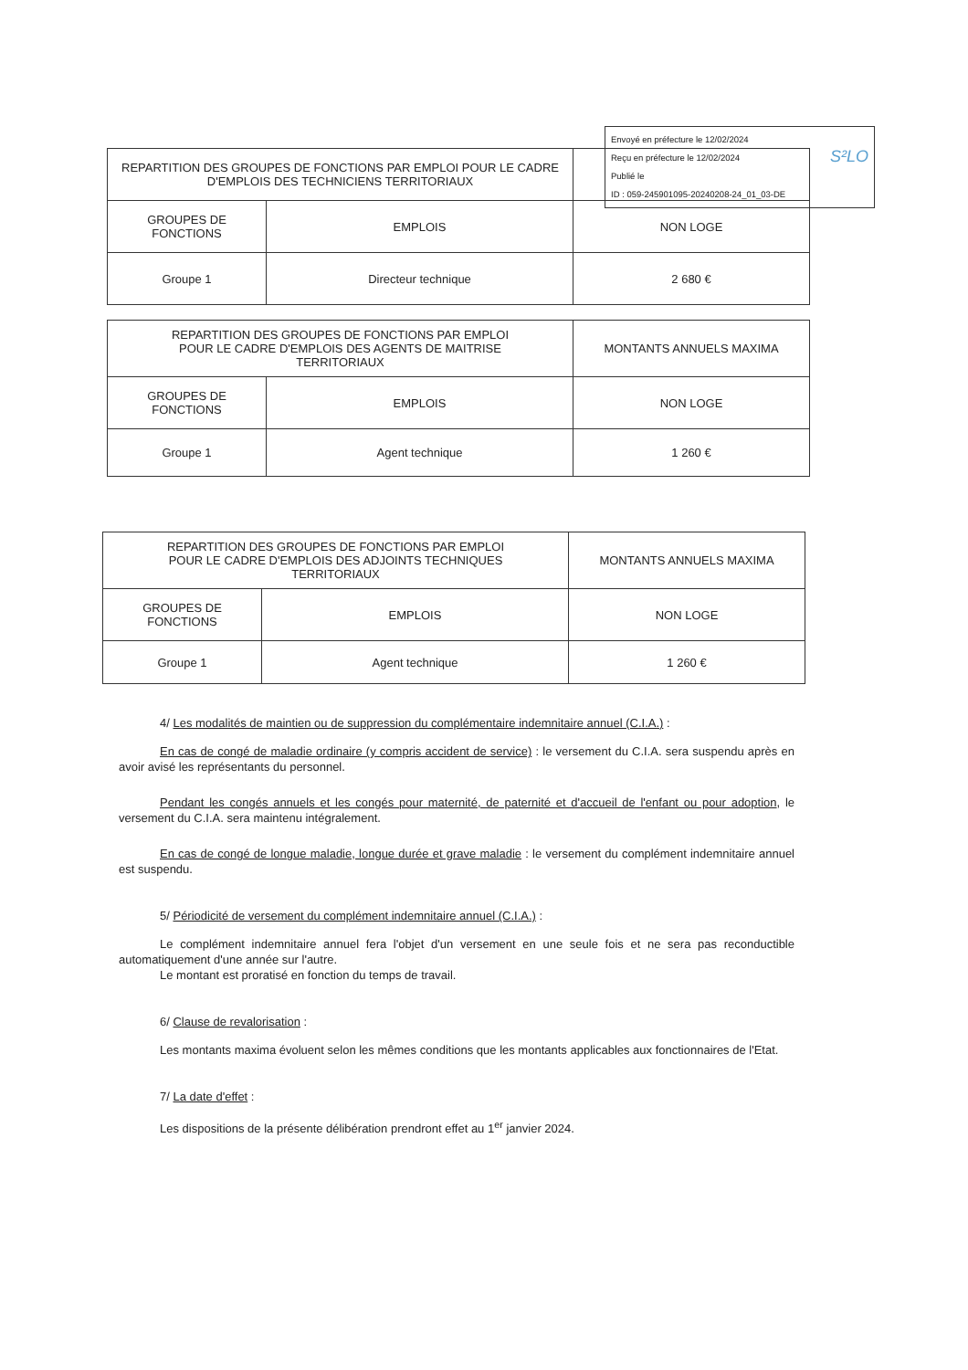Envoyé en préfecture le 12/02/2024
Reçu en préfecture le 12/02/2024
Publié le S²LO
ID : 059-245901095-20240208-24_01_03-DE
| REPARTITION DES GROUPES DE FONCTIONS PAR EMPLOI POUR LE CADRE D'EMPLOIS DES TECHNICIENS TERRITORIAUX | | |
| --- | --- | --- |
| GROUPES DE FONCTIONS | EMPLOIS | NON LOGE |
| Groupe 1 | Directeur technique | 2 680 € |
| REPARTITION DES GROUPES DE FONCTIONS PAR EMPLOI POUR LE CADRE D'EMPLOIS DES AGENTS DE MAITRISE TERRITORIAUX | | MONTANTS ANNUELS MAXIMA |
| --- | --- | --- |
| GROUPES DE FONCTIONS | EMPLOIS | NON LOGE |
| Groupe 1 | Agent technique | 1 260 € |
| REPARTITION DES GROUPES DE FONCTIONS PAR EMPLOI POUR LE CADRE D'EMPLOIS DES ADJOINTS TECHNIQUES TERRITORIAUX | | MONTANTS ANNUELS MAXIMA |
| --- | --- | --- |
| GROUPES DE FONCTIONS | EMPLOIS | NON LOGE |
| Groupe 1 | Agent technique | 1 260 € |
4/ Les modalités de maintien ou de suppression du complémentaire indemnitaire annuel (C.I.A.) :
En cas de congé de maladie ordinaire (y compris accident de service) : le versement du C.I.A. sera suspendu après en avoir avisé les représentants du personnel.
Pendant les congés annuels et les congés pour maternité, de paternité et d'accueil de l'enfant ou pour adoption, le versement du C.I.A. sera maintenu intégralement.
En cas de congé de longue maladie, longue durée et grave maladie : le versement du complément indemnitaire annuel est suspendu.
5/ Périodicité de versement du complément indemnitaire annuel (C.I.A.) :
Le complément indemnitaire annuel fera l'objet d'un versement en une seule fois et ne sera pas reconductible automatiquement d'une année sur l'autre.
Le montant est proratisé en fonction du temps de travail.
6/ Clause de revalorisation :
Les montants maxima évoluent selon les mêmes conditions que les montants applicables aux fonctionnaires de l'Etat.
7/ La date d'effet :
Les dispositions de la présente délibération prendront effet au 1<sup>er</sup> janvier 2024.